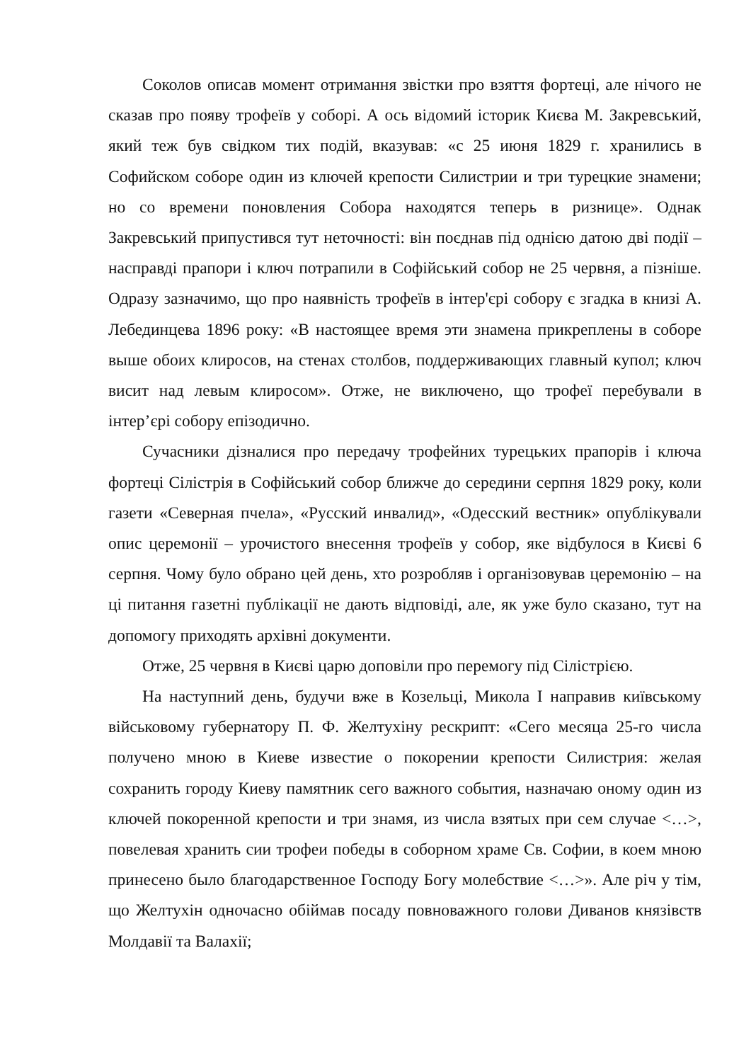Соколов описав момент отримання звістки про взяття фортеці, але нічого не сказав про появу трофеїв у соборі. А ось відомий історик Києва М. Закревський, який теж був свідком тих подій, вказував: «с 25 июня 1829 г. хранились в Софийском соборе один из ключей крепости Силистрии и три турецкие знамени; но со времени поновления Собора находятся теперь в ризнице». Однак Закревський припустився тут неточності: він поєднав під однією датою дві події – насправді прапори і ключ потрапили в Софійський собор не 25 червня, а пізніше. Одразу зазначимо, що про наявність трофеїв в інтер'єрі собору є згадка в книзі А. Лебединцева 1896 року: «В настоящее время эти знамена прикреплены в соборе выше обоих клиросов, на стенах столбов, поддерживающих главный купол; ключ висит над левым клиросом». Отже, не виключено, що трофеї перебували в інтер’єрі собору епізодично.
Сучасники дізналися про передачу трофейних турецьких прапорів і ключа фортеці Сілістрія в Софійський собор ближче до середини серпня 1829 року, коли газети «Северная пчела», «Русский инвалид», «Одесский вестник» опублікували опис церемонії – урочистого внесення трофеїв у собор, яке відбулося в Києві 6 серпня. Чому було обрано цей день, хто розробляв і організовував церемонію – на ці питання газетні публікації не дають відповіді, але, як уже було сказано, тут на допомогу приходять архівні документи.
Отже, 25 червня в Києві царю доповіли про перемогу під Сілістрією.
На наступний день, будучи вже в Козельці, Микола I направив київському військовому губернатору П. Ф. Желтухіну рескрипт: «Сего месяца 25-го числа получено мною в Киеве известие о покорении крепости Силистрия: желая сохранить городу Киеву памятник сего важного события, назначаю оному один из ключей покоренной крепости и три знамя, из числа взятых при сем случае <…>, повелевая хранить сии трофеи победы в соборном храме Св. Софии, в коем мною принесено было благодарственное Господу Богу молебствие <…>». Але річ у тім, що Желтухін одночасно обіймав посаду повноважного голови Диванов князівств Молдавії та Валахії;